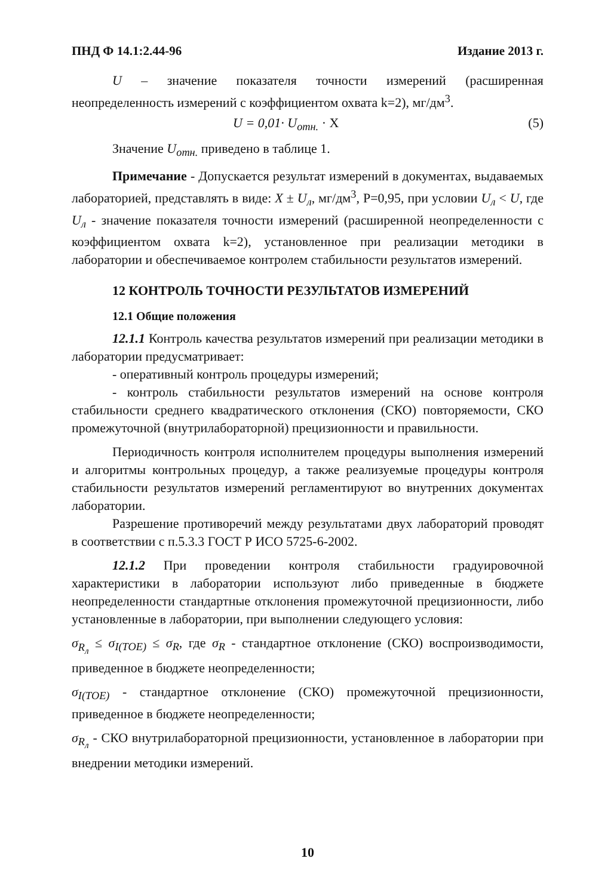ПНД Ф 14.1:2.44-96 Издание 2013 г.
U – значение показателя точности измерений (расширенная неопределенность измерений с коэффициентом охвата k=2), мг/дм<sup>3</sup>.
U = 0,01· U<sub>отн.</sub> · X (5)
Значение U<sub>отн.</sub> приведено в таблице 1.
Примечание - Допускается результат измерений в документах, выдаваемых лабораторией, представлять в виде: X ± U<sub>л</sub>, мг/дм<sup>3</sup>, P=0,95, при условии U<sub>л</sub> < U, где U<sub>л</sub> - значение показателя точности измерений (расширенной неопределенности с коэффициентом охвата k=2), установленное при реализации методики в лаборатории и обеспечиваемое контролем стабильности результатов измерений.
12 КОНТРОЛЬ ТОЧНОСТИ РЕЗУЛЬТАТОВ ИЗМЕРЕНИЙ
12.1 Общие положения
12.1.1 Контроль качества результатов измерений при реализации методики в лаборатории предусматривает:
- оперативный контроль процедуры измерений;
- контроль стабильности результатов измерений на основе контроля стабильности среднего квадратического отклонения (СКО) повторяемости, СКО промежуточной (внутрилабораторной) прецизионности и правильности.
Периодичность контроля исполнителем процедуры выполнения измерений и алгоритмы контрольных процедур, а также реализуемые процедуры контроля стабильности результатов измерений регламентируют во внутренних документах лаборатории.
Разрешение противоречий между результатами двух лабораторий проводят в соответствии с п.5.3.3 ГОСТ Р ИСО 5725-6-2002.
12.1.2 При проведении контроля стабильности градуировочной характеристики в лаборатории используют либо приведенные в бюджете неопределенности стандартные отклонения промежуточной прецизионности, либо установленные в лаборатории, при выполнении следующего условия:
σ<sub>R<sub>л</sub></sub> ≤ σ<sub>I(TOE)</sub> ≤ σ<sub>R</sub>, где σ<sub>R</sub> - стандартное отклонение (СКО) воспроизводимости, приведенное в бюджете неопределенности;
σ<sub>I(TOE)</sub> - стандартное отклонение (СКО) промежуточной прецизионности, приведенное в бюджете неопределенности;
σ<sub>R<sub>л</sub></sub> - СКО внутрилабораторной прецизионности, установленное в лаборатории при внедрении методики измерений.
10